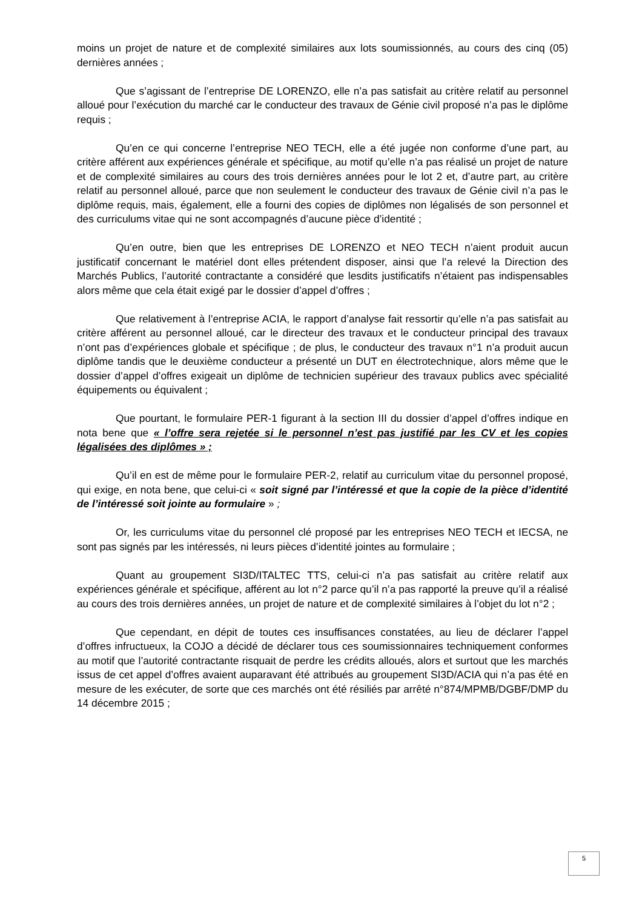moins un projet de nature et de complexité similaires aux lots soumissionnés, au cours des cinq (05) dernières années ;
Que s’agissant de l’entreprise DE LORENZO, elle n’a pas satisfait au critère relatif au personnel alloué pour l’exécution du marché car le conducteur des travaux de Génie civil proposé n’a pas le diplôme requis ;
Qu’en ce qui concerne l’entreprise NEO TECH, elle a été jugée non conforme d’une part, au critère afférent aux expériences générale et spécifique, au motif qu’elle n’a pas réalisé un projet de nature et de complexité similaires au cours des trois dernières années pour le lot 2 et, d’autre part, au critère relatif au personnel alloué, parce que non seulement le conducteur des travaux de Génie civil n’a pas le diplôme requis, mais, également, elle a fourni des copies de diplômes non légalisés de son personnel et des curriculums vitae qui ne sont accompagnés d’aucune pièce d’identité ;
Qu’en outre, bien que les entreprises DE LORENZO et NEO TECH n’aient produit aucun justificatif concernant le matériel dont elles prétendent disposer, ainsi que l’a relevé la Direction des Marchés Publics, l’autorité contractante a considéré que lesdits justificatifs n’étaient pas indispensables alors même que cela était exigé par le dossier d’appel d’offres ;
Que relativement à l’entreprise ACIA, le rapport d’analyse fait ressortir qu’elle n’a pas satisfait au critère afférent au personnel alloué, car le directeur des travaux et le conducteur principal des travaux n’ont pas d’expériences globale et spécifique ; de plus, le conducteur des travaux n°1 n’a produit aucun diplôme tandis que le deuxième conducteur a présenté un DUT en électrotechnique, alors même que le dossier d’appel d’offres exigeait un diplôme de technicien supérieur des travaux publics avec spécialité équipements ou équivalent ;
Que pourtant, le formulaire PER-1 figurant à la section III du dossier d’appel d’offres indique en nota bene que « l’offre sera rejetée si le personnel n’est pas justifié par les CV et les copies légalisées des diplômes » ;
Qu’il en est de même pour le formulaire PER-2, relatif au curriculum vitae du personnel proposé, qui exige, en nota bene, que celui-ci « soit signé par l’intéressé et que la copie de la pièce d’identité de l’intéressé soit jointe au formulaire » ;
Or, les curriculums vitae du personnel clé proposé par les entreprises NEO TECH et IECSA, ne sont pas signés par les intéressés, ni leurs pièces d’identité jointes au formulaire ;
Quant au groupement SI3D/ITALTEC TTS, celui-ci n’a pas satisfait au critère relatif aux expériences générale et spécifique, afférent au lot n°2 parce qu’il n’a pas rapporté la preuve qu’il a réalisé au cours des trois dernières années, un projet de nature et de complexité similaires à l’objet du lot n°2 ;
Que cependant, en dépit de toutes ces insuffisances constatées, au lieu de déclarer l’appel d’offres infructueux, la COJO a décidé de déclarer tous ces soumissionnaires techniquement conformes au motif que l’autorité contractante risquait de perdre les crédits alloués, alors et surtout que les marchés issus de cet appel d’offres avaient auparavant été attribués au groupement SI3D/ACIA qui n’a pas été en mesure de les exécuter, de sorte que ces marchés ont été résiliés par arrêté n°874/MPMB/DGBF/DMP du 14 décembre 2015 ;
5